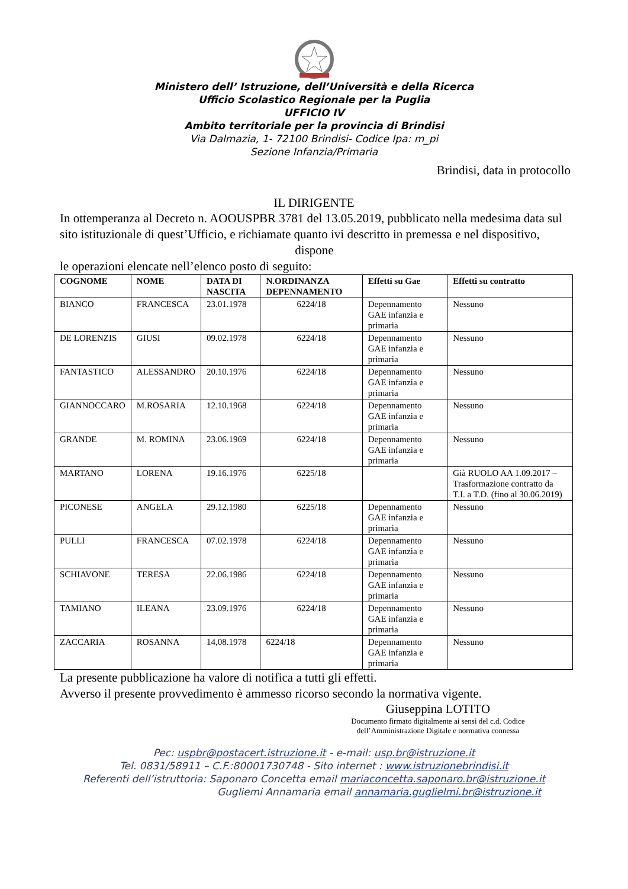Ministero dell’ Istruzione, dell’Università e della Ricerca
Ufficio Scolastico Regionale per la Puglia
UFFICIO IV
Ambito territoriale per la provincia di Brindisi
Via Dalmazia, 1- 72100 Brindisi- Codice Ipa: m_pi
Sezione Infanzia/Primaria
Brindisi, data in protocollo
IL DIRIGENTE
In ottemperanza al Decreto n. AOOUSPBR 3781 del 13.05.2019, pubblicato nella medesima data sul sito istituzionale di quest’Ufficio, e richiamate quanto ivi descritto in premessa e nel dispositivo,
dispone
le operazioni elencate nell’elenco posto di seguito:
| COGNOME | NOME | DATA DI NASCITA | N.ORDINANZA DEPENNAMENTO | Effetti su Gae | Effetti su contratto |
| --- | --- | --- | --- | --- | --- |
| BIANCO | FRANCESCA | 23.01.1978 | 6224/18 | Depennamento GAE infanzia e primaria | Nessuno |
| DE LORENZIS | GIUSI | 09.02.1978 | 6224/18 | Depennamento GAE infanzia e primaria | Nessuno |
| FANTASTICO | ALESSANDRO | 20.10.1976 | 6224/18 | Depennamento GAE infanzia e primaria | Nessuno |
| GIANNOCCARO | M.ROSARIA | 12.10.1968 | 6224/18 | Depennamento GAE infanzia e primaria | Nessuno |
| GRANDE | M. ROMINA | 23.06.1969 | 6224/18 | Depennamento GAE infanzia e primaria | Nessuno |
| MARTANO | LORENA | 19.16.1976 | 6225/18 | | Già RUOLO AA 1.09.2017 – Trasformazione contratto da T.I. a T.D. (fino al 30.06.2019) |
| PICONESE | ANGELA | 29.12.1980 | 6225/18 | Depennamento GAE infanzia e primaria | Nessuno |
| PULLI | FRANCESCA | 07.02.1978 | 6224/18 | Depennamento GAE infanzia e primaria | Nessuno |
| SCHIAVONE | TERESA | 22.06.1986 | 6224/18 | Depennamento GAE infanzia e primaria | Nessuno |
| TAMIANO | ILEANA | 23.09.1976 | 6224/18 | Depennamento GAE infanzia e primaria | Nessuno |
| ZACCARIA | ROSANNA | 14,08.1978 | 6224/18 | Depennamento GAE infanzia e primaria | Nessuno |
La presente pubblicazione ha valore di notifica a tutti gli effetti.
Avverso il presente provvedimento è ammesso ricorso secondo la normativa vigente.
Giuseppina LOTITO
Documento firmato digitalmente ai sensi del c.d. Codice dell’Amministrazione Digitale e normativa connessa
Pec: uspbr@postacert.istruzione.it - e-mail: usp.br@istruzione.it
Tel. 0831/58911 – C.F.:80001730748 - Sito internet : www.istruzionebrindisi.it
Referenti dell’istruttoria: Saponaro Concetta email mariaconcetta.saponaro.br@istruzione.it
Gugliemi Annamaria email annamaria.guglielmi.br@istruzione.it